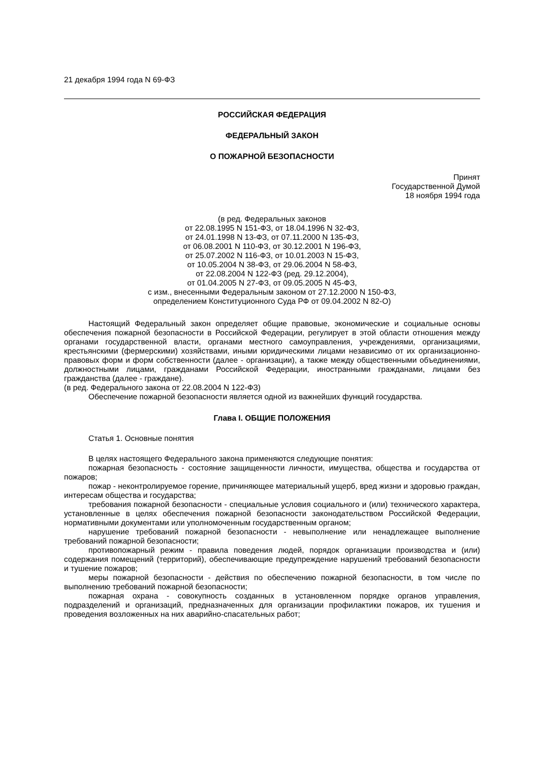21 декабря 1994 года N 69-ФЗ
РОССИЙСКАЯ ФЕДЕРАЦИЯ
ФЕДЕРАЛЬНЫЙ ЗАКОН
О ПОЖАРНОЙ БЕЗОПАСНОСТИ
Принят
Государственной Думой
18 ноября 1994 года
(в ред. Федеральных законов
от 22.08.1995 N 151-ФЗ, от 18.04.1996 N 32-ФЗ,
от 24.01.1998 N 13-ФЗ, от 07.11.2000 N 135-ФЗ,
от 06.08.2001 N 110-ФЗ, от 30.12.2001 N 196-ФЗ,
от 25.07.2002 N 116-ФЗ, от 10.01.2003 N 15-ФЗ,
от 10.05.2004 N 38-ФЗ, от 29.06.2004 N 58-ФЗ,
от 22.08.2004 N 122-ФЗ (ред. 29.12.2004),
от 01.04.2005 N 27-ФЗ, от 09.05.2005 N 45-ФЗ,
с изм., внесенными Федеральным законом от 27.12.2000 N 150-ФЗ,
определением Конституционного Суда РФ от 09.04.2002 N 82-О)
Настоящий Федеральный закон определяет общие правовые, экономические и социальные основы обеспечения пожарной безопасности в Российской Федерации, регулирует в этой области отношения между органами государственной власти, органами местного самоуправления, учреждениями, организациями, крестьянскими (фермерскими) хозяйствами, иными юридическими лицами независимо от их организационно-правовых форм и форм собственности (далее - организации), а также между общественными объединениями, должностными лицами, гражданами Российской Федерации, иностранными гражданами, лицами без гражданства (далее - граждане).
(в ред. Федерального закона от 22.08.2004 N 122-ФЗ)
Обеспечение пожарной безопасности является одной из важнейших функций государства.
Глава I. ОБЩИЕ ПОЛОЖЕНИЯ
Статья 1. Основные понятия
В целях настоящего Федерального закона применяются следующие понятия:
пожарная безопасность - состояние защищенности личности, имущества, общества и государства от пожаров;
пожар - неконтролируемое горение, причиняющее материальный ущерб, вред жизни и здоровью граждан, интересам общества и государства;
требования пожарной безопасности - специальные условия социального и (или) технического характера, установленные в целях обеспечения пожарной безопасности законодательством Российской Федерации, нормативными документами или уполномоченным государственным органом;
нарушение требований пожарной безопасности - невыполнение или ненадлежащее выполнение требований пожарной безопасности;
противопожарный режим - правила поведения людей, порядок организации производства и (или) содержания помещений (территорий), обеспечивающие предупреждение нарушений требований безопасности и тушение пожаров;
меры пожарной безопасности - действия по обеспечению пожарной безопасности, в том числе по выполнению требований пожарной безопасности;
пожарная охрана - совокупность созданных в установленном порядке органов управления, подразделений и организаций, предназначенных для организации профилактики пожаров, их тушения и проведения возложенных на них аварийно-спасательных работ;